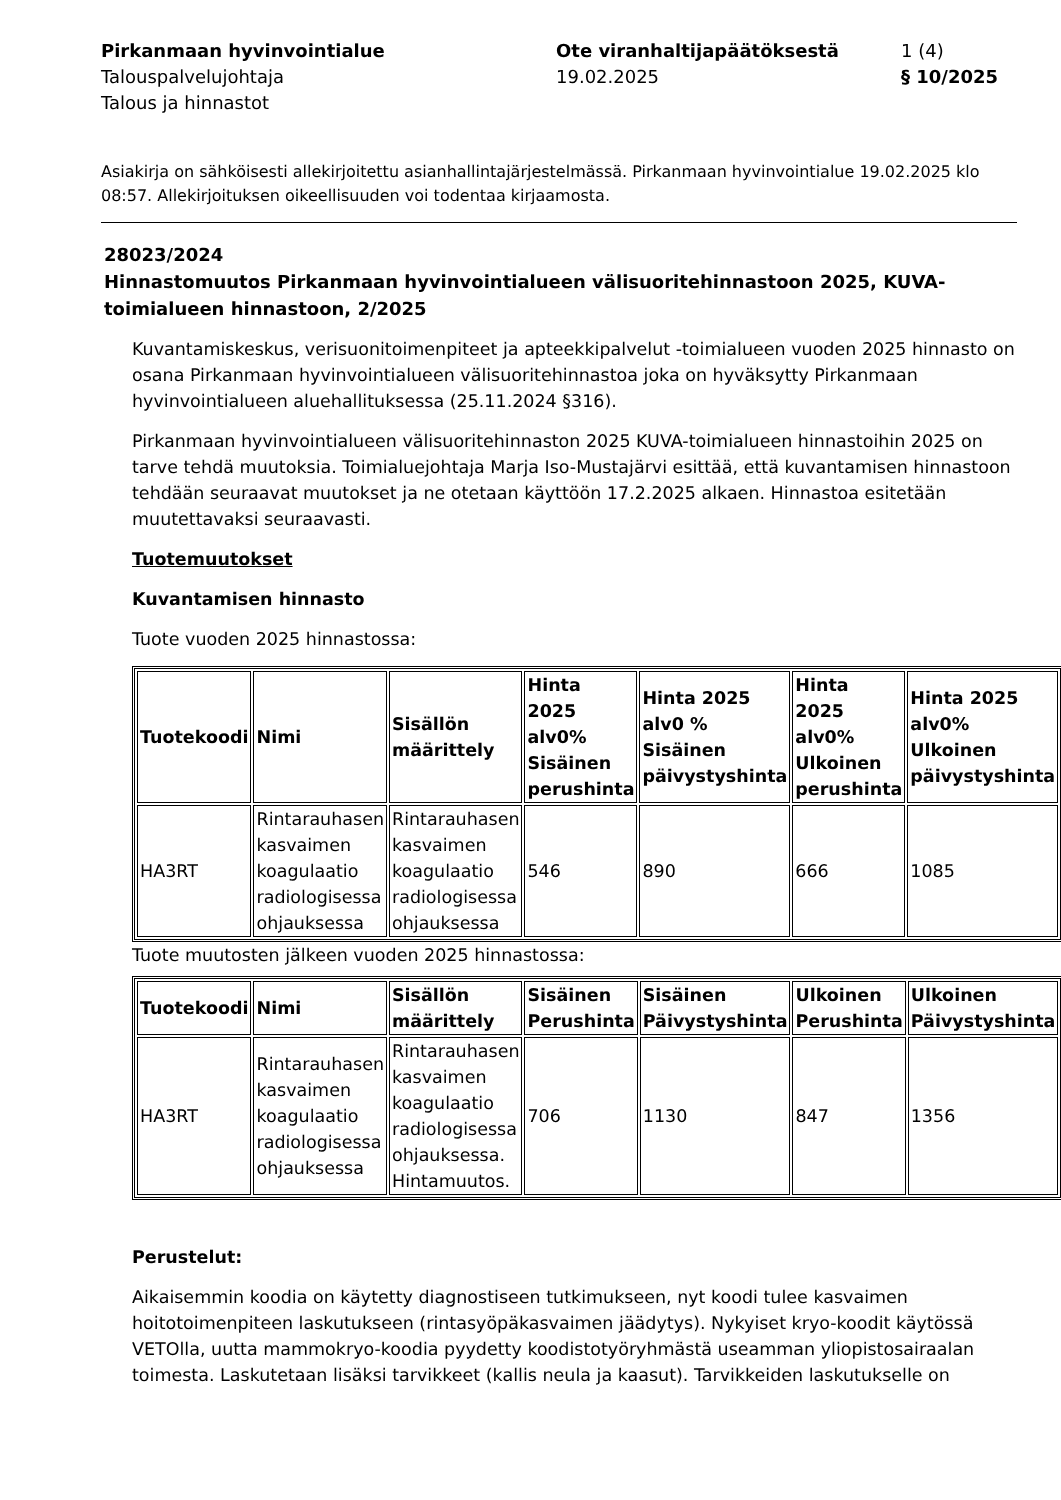Pirkanmaan hyvinvointialue
Ote viranhaltijapäätöksestä
1 (4)
Talouspalvelujohtaja
19.02.2025
§ 10/2025
Talous ja hinnastot
Asiakirja on sähköisesti allekirjoitettu asianhallintajärjestelmässä. Pirkanmaan hyvinvointialue 19.02.2025 klo 08:57. Allekirjoituksen oikeellisuuden voi todentaa kirjaamosta.
28023/2024
Hinnastomuutos Pirkanmaan hyvinvointialueen välisuoritehinnastoon 2025, KUVA-toimialueen hinnastoon, 2/2025
Kuvantamiskeskus, verisuonitoimenpiteet ja apteekkipalvelut -toimialueen vuoden 2025 hinnasto on osana Pirkanmaan hyvinvointialueen välisuoritehinnastoa joka on hyväksytty Pirkanmaan hyvinvointialueen aluehallituksessa (25.11.2024 §316).
Pirkanmaan hyvinvointialueen välisuoritehinnaston 2025 KUVA-toimialueen hinnastoihin 2025 on tarve tehdä muutoksia. Toimialuejohtaja Marja Iso-Mustajärvi esittää, että kuvantamisen hinnastoon tehdään seuraavat muutokset ja ne otetaan käyttöön 17.2.2025 alkaen. Hinnastoa esitetään muutettavaksi seuraavasti.
Tuotemuutokset
Kuvantamisen hinnasto
Tuote vuoden 2025 hinnastossa:
| Tuotekoodi | Nimi | Sisällön määrittely | Hinta 2025 alv0% Sisäinen perushinta | Hinta 2025 alv0 % Sisäinen päivystyshinta | Hinta 2025 alv0% Ulkoinen perushinta | Hinta 2025 alv0% Ulkoinen päivystyshinta |
| --- | --- | --- | --- | --- | --- | --- |
| HA3RT | Rintarauhasen kasvaimen koagulaatio radiologisessa ohjauksessa | Rintarauhasen kasvaimen koagulaatio radiologisessa ohjauksessa | 546 | 890 | 666 | 1085 |
Tuote muutosten jälkeen vuoden 2025 hinnastossa:
| Tuotekoodi | Nimi | Sisällön määrittely | Sisäinen Perushinta | Sisäinen Päivystyshinta | Ulkoinen Perushinta | Ulkoinen Päivystyshinta |
| --- | --- | --- | --- | --- | --- | --- |
| HA3RT | Rintarauhasen kasvaimen koagulaatio radiologisessa ohjauksessa | Rintarauhasen kasvaimen koagulaatio radiologisessa ohjauksessa. Hintamuutos. | 706 | 1130 | 847 | 1356 |
Perustelut:
Aikaisemmin koodia on käytetty diagnostiseen tutkimukseen, nyt koodi tulee kasvaimen hoitotoimenpiteen laskutukseen (rintasyöpäkasvaimen jäädytys). Nykyiset kryo-koodit käytössä VETOlla, uutta mammokryo-koodia pyydetty koodistotyöryhmästä useamman yliopistosairaalan toimesta. Laskutetaan lisäksi tarvikkeet (kallis neula ja kaasut). Tarvikkeiden laskutukselle on